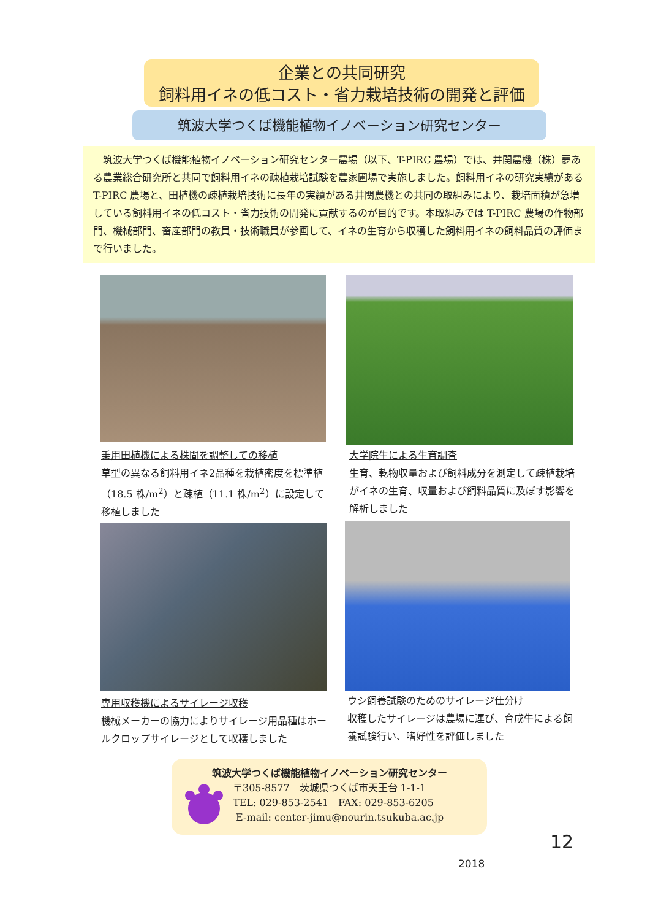企業との共同研究
飼料用イネの低コスト・省力栽培技術の開発と評価
筑波大学つくば機能植物イノベーション研究センター
　筑波大学つくば機能植物イノベーション研究センター農場（以下、T-PIRC 農場）では、井関農機（株）夢ある農業総合研究所と共同で飼料用イネの疎植栽培試験を農家圃場で実施しました。飼料用イネの研究実績があるT-PIRC 農場と、田植機の疎植栽培技術に長年の実績がある井関農機との共同の取組みにより、栽培面積が急増している飼料用イネの低コスト・省力技術の開発に貢献するのが目的です。本取組みでは T-PIRC 農場の作物部門、機械部門、畜産部門の教員・技術職員が参画して、イネの生育から収穫した飼料用イネの飼料品質の評価まで行いました。
乗用田植機による株間を調整しての移植
草型の異なる飼料用イネ2品種を栽植密度を標準植（18.5 株/m<sup>2</sup>）と疎植（11.1 株/m<sup>2</sup>）に設定して移植しました
大学院生による生育調査
生育、乾物収量および飼料成分を測定して疎植栽培がイネの生育、収量および飼料品質に及ぼす影響を解析しました
専用収穫機によるサイレージ収穫
機械メーカーの協力によりサイレージ用品種はホールクロップサイレージとして収穫しました
ウシ飼養試験のためのサイレージ仕分け
収穫したサイレージは農場に運び、育成牛による飼養試験行い、嗜好性を評価しました
筑波大学つくば機能植物イノベーション研究センター
〒305-8577　茨城県つくば市天王台 1-1-1
TEL: 029-853-2541　FAX: 029-853-6205
E-mail: center-jimu@nourin.tsukuba.ac.jp
12
2018